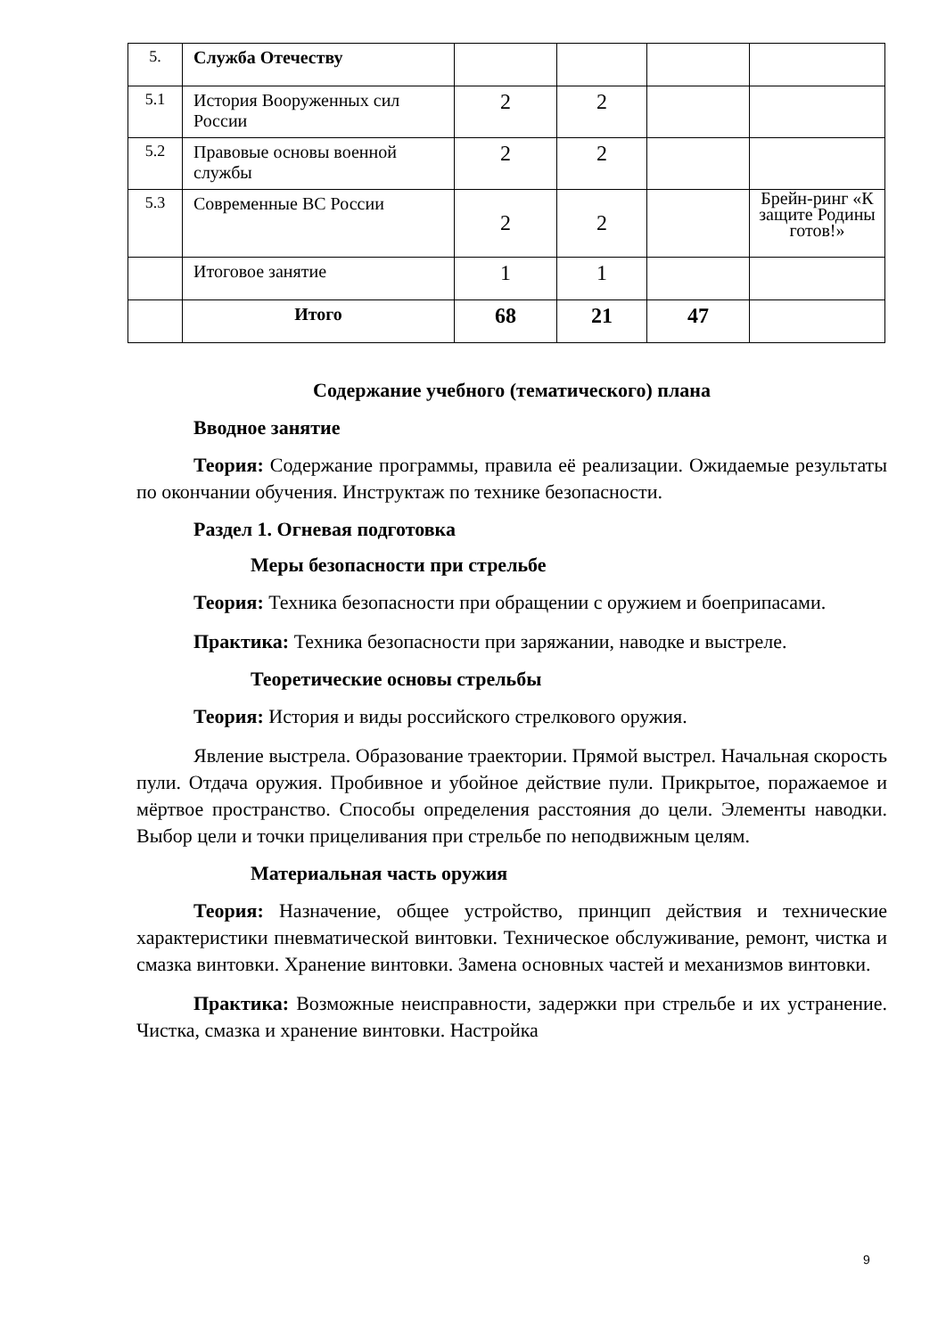| 5. | Служба Отечеству | | | | |
| 5.1 | История Вооруженных сил России | 2 | 2 | | |
| 5.2 | Правовые основы военной службы | 2 | 2 | | |
| 5.3 | Современные ВС России | 2 | 2 | | Брейн-ринг «К защите Родины готов!» |
| | Итоговое занятие | 1 | 1 | | |
| | Итого | 68 | 21 | 47 | |
Содержание учебного (тематического) плана
Вводное занятие
Теория: Содержание программы, правила её реализации. Ожидаемые результаты по окончании обучения. Инструктаж по технике безопасности.
Раздел 1. Огневая подготовка
Меры безопасности при стрельбе
Теория: Техника безопасности при обращении с оружием и боеприпасами.
Практика: Техника безопасности при заряжании, наводке и выстреле.
Теоретические основы стрельбы
Теория: История и виды российского стрелкового оружия.
Явление выстрела. Образование траектории. Прямой выстрел. Начальная скорость пули. Отдача оружия. Пробивное и убойное действие пули. Прикрытое, поражаемое и мёртвое пространство. Способы определения расстояния до цели. Элементы наводки. Выбор цели и точки прицеливания при стрельбе по неподвижным целям.
Материальная часть оружия
Теория: Назначение, общее устройство, принцип действия и технические характеристики пневматической винтовки. Техническое обслуживание, ремонт, чистка и смазка винтовки. Хранение винтовки. Замена основных частей и механизмов винтовки.
Практика: Возможные неисправности, задержки при стрельбе и их устранение. Чистка, смазка и хранение винтовки. Настройка
9